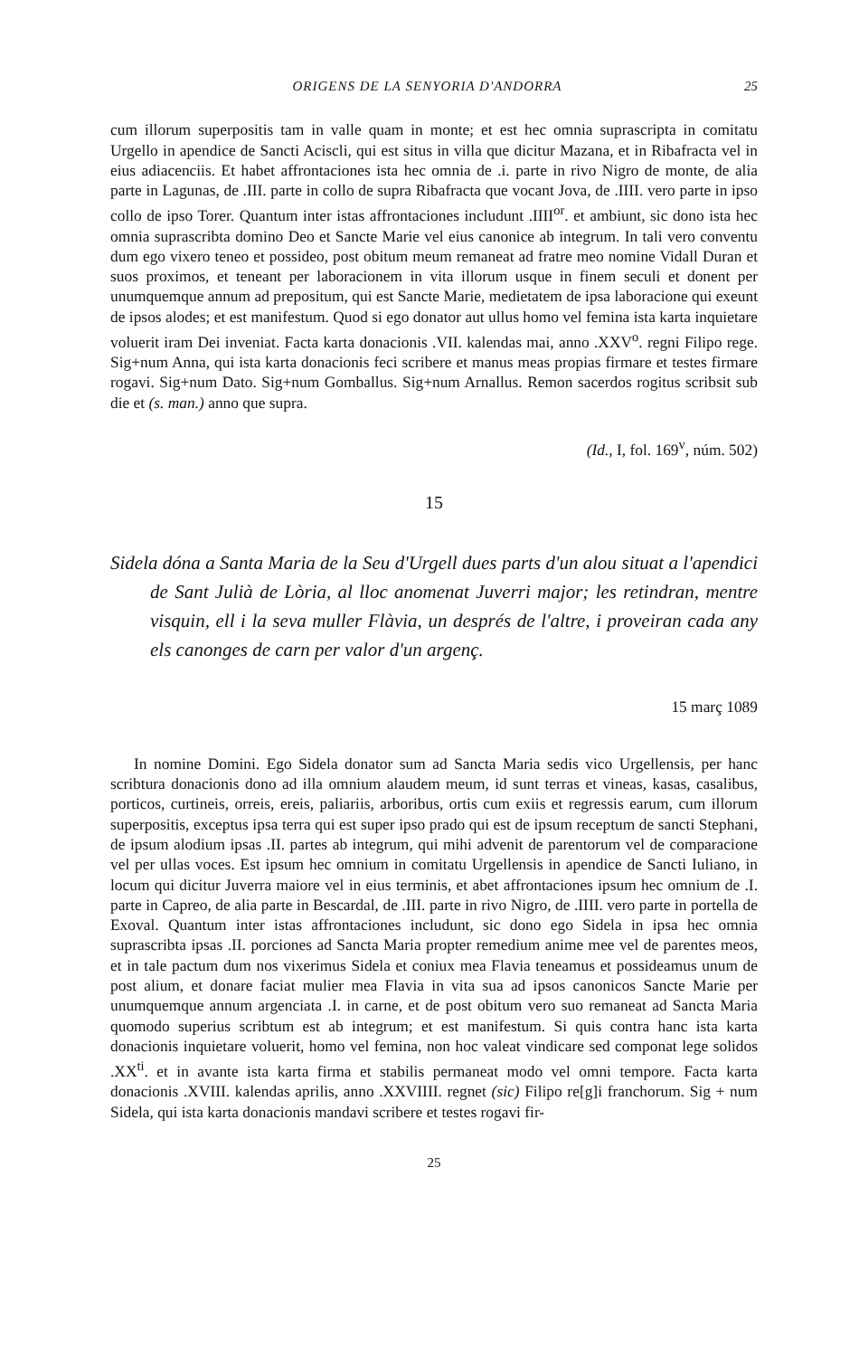ORIGENS DE LA SENYORIA D'ANDORRA 25
cum illorum superpositis tam in valle quam in monte; et est hec omnia suprascripta in comitatu Urgello in apendice de Sancti Aciscli, qui est situs in villa que dicitur Mazana, et in Ribafracta vel in eius adiacenciis. Et habet affrontaciones ista hec omnia de .i. parte in rivo Nigro de monte, de alia parte in Lagunas, de .III. parte in collo de supra Ribafracta que vocant Jova, de .IIII. vero parte in ipso collo de ipso Torer. Quantum inter istas affrontaciones includunt .IIII<sup>or</sup>. et ambiunt, sic dono ista hec omnia suprascribta domino Deo et Sancte Marie vel eius canonice ab integrum. In tali vero conventu dum ego vixero teneo et possideo, post obitum meum remaneat ad fratre meo nomine Vidall Duran et suos proximos, et teneant per laboracionem in vita illorum usque in finem seculi et donent per unumquemque annum ad prepositum, qui est Sancte Marie, medietatem de ipsa laboracione qui exeunt de ipsos alodes; et est manifestum. Quod si ego donator aut ullus homo vel femina ista karta inquietare voluerit iram Dei inveniat. Facta karta donacionis .VII. kalendas mai, anno .XXV<sup>o</sup>. regni Filipo rege. Sig+num Anna, qui ista karta donacionis feci scribere et manus meas propias firmare et testes firmare rogavi. Sig+num Dato. Sig+num Gomballus. Sig+num Arnallus. Remon sacerdos rogitus scribsit sub die et (s. man.) anno que supra.
(Id., I, fol. 169<sup>v</sup>, núm. 502)
15
Sidela dóna a Santa Maria de la Seu d'Urgell dues parts d'un alou situat a l'apendici de Sant Julià de Lòria, al lloc anomenat Juverri major; les retindran, mentre visquin, ell i la seva muller Flàvia, un després de l'altre, i proveiran cada any els canonges de carn per valor d'un argenç.
15 març 1089
In nomine Domini. Ego Sidela donator sum ad Sancta Maria sedis vico Urgellensis, per hanc scribtura donacionis dono ad illa omnium alaudem meum, id sunt terras et vineas, kasas, casalibus, porticos, curtineis, orreis, ereis, paliariis, arboribus, ortis cum exiis et regressis earum, cum illorum superpositis, exceptus ipsa terra qui est super ipso prado qui est de ipsum receptum de sancti Stephani, de ipsum alodium ipsas .II. partes ab integrum, qui mihi advenit de parentorum vel de comparacione vel per ullas voces. Est ipsum hec omnium in comitatu Urgellensis in apendice de Sancti Iuliano, in locum qui dicitur Juverra maiore vel in eius terminis, et abet affrontaciones ipsum hec omnium de .I. parte in Capreo, de alia parte in Bescardal, de .III. parte in rivo Nigro, de .IIII. vero parte in portella de Exoval. Quantum inter istas affrontaciones includunt, sic dono ego Sidela in ipsa hec omnia suprascribta ipsas .II. porciones ad Sancta Maria propter remedium anime mee vel de parentes meos, et in tale pactum dum nos vixerimus Sidela et coniux mea Flavia teneamus et possideamus unum de post alium, et donare faciat mulier mea Flavia in vita sua ad ipsos canonicos Sancte Marie per unumquemque annum argenciata .I. in carne, et de post obitum vero suo remaneat ad Sancta Maria quomodo superius scribtum est ab integrum; et est manifestum. Si quis contra hanc ista karta donacionis inquietare voluerit, homo vel femina, non hoc valeat vindicare sed componat lege solidos .XX<sup>ti</sup>. et in avante ista karta firma et stabilis permaneat modo vel omni tempore. Facta karta donacionis .XVIII. kalendas aprilis, anno .XXVIIII. regnet (sic) Filipo re[g]i franchorum. Sig + num Sidela, qui ista karta donacionis mandavi scribere et testes rogavi fir-
25